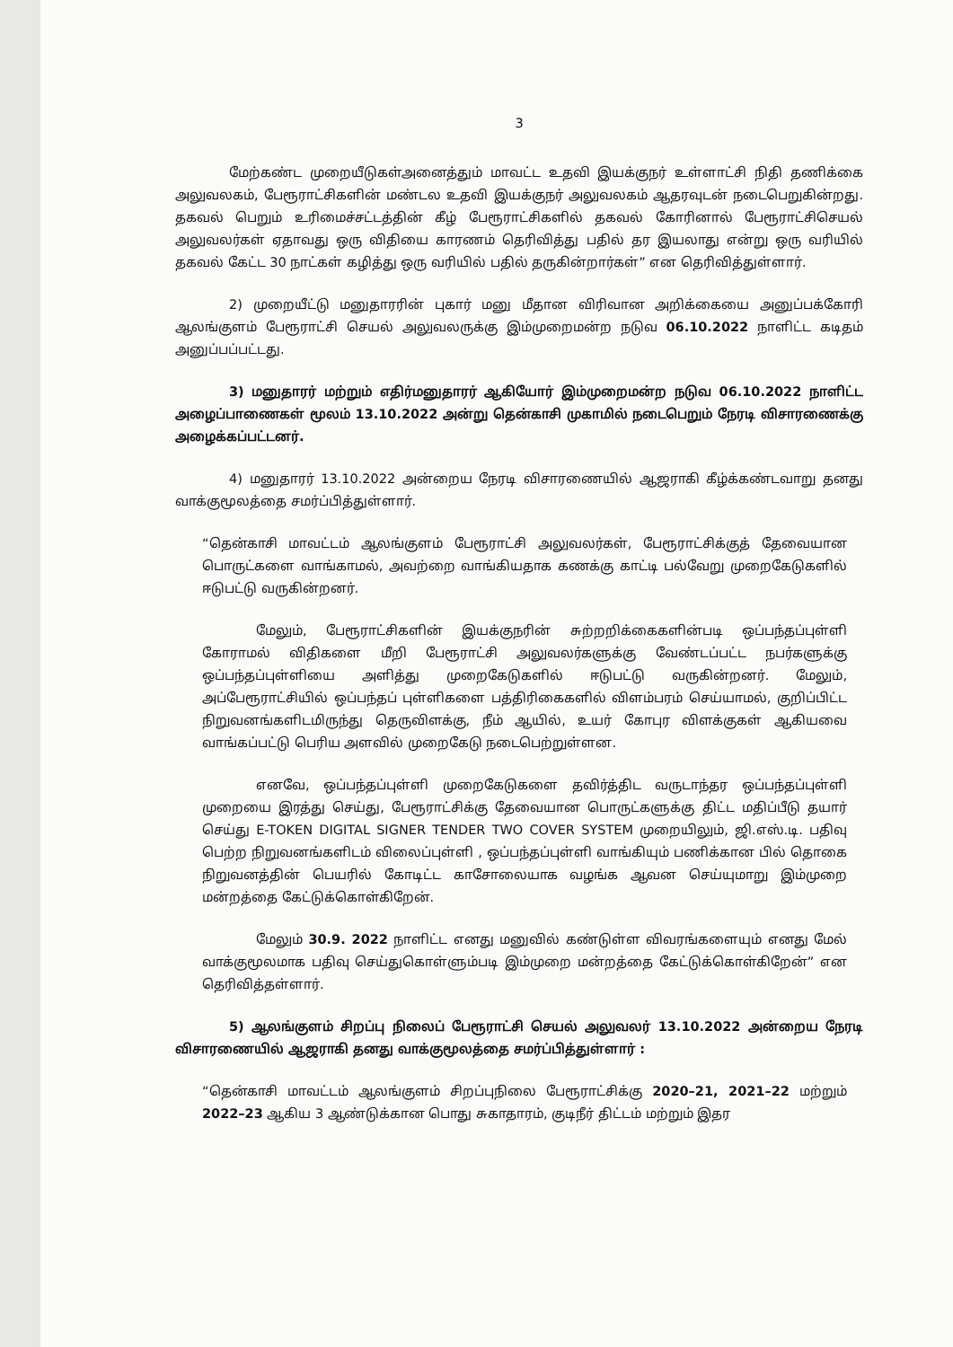3
மேற்கண்ட முறையீடுகள்அனைத்தும் மாவட்ட உதவி இயக்குநர் உள்ளாட்சி நிதி தணிக்கை அலுவலகம், பேரூராட்சிகளின் மண்டல உதவி இயக்குநர் அலுவலகம் ஆதரவுடன் நடைபெறுகின்றது. தகவல் பெறும் உரிமைச்சட்டத்தின் கீழ் பேரூராட்சிகளில் தகவல் கோரினால் பேரூராட்சிசெயல் அலுவலர்கள் ஏதாவது ஒரு விதியை காரணம் தெரிவித்து பதில் தர இயலாது என்று ஒரு வரியில் தகவல் கேட்ட 30 நாட்கள் கழித்து ஒரு வரியில் பதில் தருகின்றார்கள்” என தெரிவித்துள்ளார்.
2) முறையீட்டு மனுதாரரின் புகார் மனு மீதான விரிவான அறிக்கையை அனுப்பக்கோரி ஆலங்குளம் பேரூராட்சி செயல் அலுவலருக்கு இம்முறைமன்ற நடுவ 06.10.2022 நாளிட்ட கடிதம் அனுப்பப்பட்டது.
3) மனுதாரர் மற்றும் எதிர்மனுதாரர் ஆகியோர் இம்முறைமன்ற நடுவ 06.10.2022 நாளிட்ட அழைப்பாணைகள் மூலம் 13.10.2022 அன்று தென்காசி முகாமில் நடைபெறும் நேரடி விசாரணைக்கு அழைக்கப்பட்டனர்.
4) மனுதாரர் 13.10.2022 அன்றைய நேரடி விசாரணையில் ஆஜராகி கீழ்க்கண்டவாறு தனது வாக்குமூலத்தை சமர்ப்பித்துள்ளார்.
“தென்காசி மாவட்டம் ஆலங்குளம் பேரூராட்சி அலுவலர்கள், பேரூராட்சிக்குத் தேவையான பொருட்களை வாங்காமல், அவற்றை வாங்கியதாக கணக்கு காட்டி பல்வேறு முறைகேடுகளில் ஈடுபட்டு வருகின்றனர்.
மேலும், பேரூராட்சிகளின் இயக்குநரின் சுற்றறிக்கைகளின்படி ஒப்பந்தப்புள்ளி கோராமல் விதிகளை மீறி பேரூராட்சி அலுவலர்களுக்கு வேண்டப்பட்ட நபர்களுக்கு ஒப்பந்தப்புள்ளியை அளித்து முறைகேடுகளில் ஈடுபட்டு வருகின்றனர். மேலும், அப்பேரூராட்சியில் ஒப்பந்தப் புள்ளிகளை பத்திரிகைகளில் விளம்பரம் செய்யாமல், குறிப்பிட்ட நிறுவனங்களிடமிருந்து தெருவிளக்கு, நீம் ஆயில், உயர் கோபுர விளக்குகள் ஆகியவை வாங்கப்பட்டு பெரிய அளவில் முறைகேடு நடைபெற்றுள்ளன.
எனவே, ஒப்பந்தப்புள்ளி முறைகேடுகளை தவிர்த்திட வருடாந்தர ஒப்பந்தப்புள்ளி முறையை இரத்து செய்து, பேரூராட்சிக்கு தேவையான பொருட்களுக்கு திட்ட மதிப்பீடு தயார் செய்து E-TOKEN DIGITAL SIGNER TENDER TWO COVER SYSTEM முறையிலும், ஜி.எஸ்.டி. பதிவு பெற்ற நிறுவனங்களிடம் விலைப்புள்ளி , ஒப்பந்தப்புள்ளி வாங்கியும் பணிக்கான பில் தொகை நிறுவனத்தின் பெயரில் கோடிட்ட காசோலையாக வழங்க ஆவன செய்யுமாறு இம்முறை மன்றத்தை கேட்டுக்கொள்கிறேன்.
மேலும் 30.9. 2022 நாளிட்ட எனது மனுவில் கண்டுள்ள விவரங்களையும் எனது மேல் வாக்குமூலமாக பதிவு செய்துகொள்ளும்படி இம்முறை மன்றத்தை கேட்டுக்கொள்கிறேன்” என தெரிவித்தள்ளார்.
5) ஆலங்குளம் சிறப்பு நிலைப் பேரூராட்சி செயல் அலுவலர் 13.10.2022 அன்றைய நேரடி விசாரணையில் ஆஜராகி தனது வாக்குமூலத்தை சமர்ப்பித்துள்ளார் :
“தென்காசி மாவட்டம் ஆலங்குளம் சிறப்புநிலை பேரூராட்சிக்கு 2020–21, 2021–22 மற்றும் 2022–23 ஆகிய 3 ஆண்டுக்கான பொது சுகாதாரம், குடிநீர் திட்டம் மற்றும் இதர